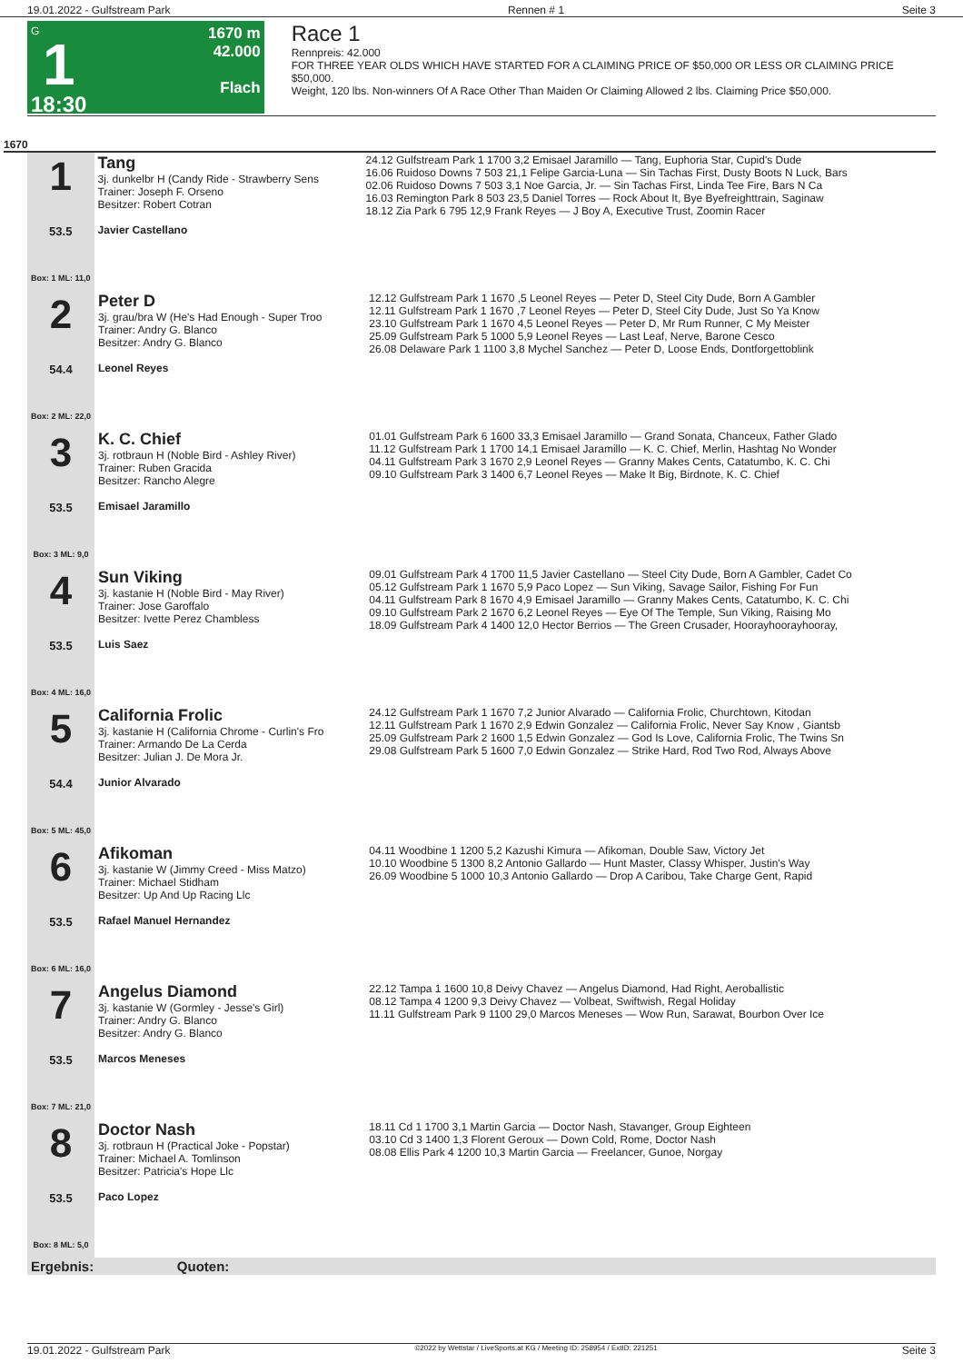19.01.2022 - Gulfstream Park Rennen # 1 Seite 3
G
1
18:30
1670 m
42.000
Flach
Race 1
Rennpreis: 42.000
FOR THREE YEAR OLDS WHICH HAVE STARTED FOR A CLAIMING PRICE OF $50,000 OR LESS OR CLAIMING PRICE $50,000.
Weight, 120 lbs. Non-winners Of A Race Other Than Maiden Or Claiming Allowed 2 lbs. Claiming Price $50,000.
1670
| 1 53.5 Box: 1 ML: 11,0 | Tang 3j. dunkelbr H (Candy Ride - Strawberry Sens Trainer: Joseph F. Orseno Besitzer: Robert Cotran Javier Castellano | 24.12 Gulfstream Park 1 1700 3,2 Emisael Jaramillo — Tang, Euphoria Star, Cupid's Dude 16.06 Ruidoso Downs 7 503 21,1 Felipe Garcia-Luna — Sin Tachas First, Dusty Boots N Luck, Bars 02.06 Ruidoso Downs 7 503 3,1 Noe Garcia, Jr. — Sin Tachas First, Linda Tee Fire, Bars N Ca 16.03 Remington Park 8 503 23,5 Daniel Torres — Rock About It, Bye Byefreighttrain, Saginaw 18.12 Zia Park 6 795 12,9 Frank Reyes — J Boy A, Executive Trust, Zoomin Racer |
| 2 54.4 Box: 2 ML: 22,0 | Peter D 3j. grau/bra W (He's Had Enough - Super Troo Trainer: Andry G. Blanco Besitzer: Andry G. Blanco Leonel Reyes | 12.12 Gulfstream Park 1 1670 ,5 Leonel Reyes — Peter D, Steel City Dude, Born A Gambler 12.11 Gulfstream Park 1 1670 ,7 Leonel Reyes — Peter D, Steel City Dude, Just So Ya Know 23.10 Gulfstream Park 1 1670 4,5 Leonel Reyes — Peter D, Mr Rum Runner, C My Meister 25.09 Gulfstream Park 5 1000 5,9 Leonel Reyes — Last Leaf, Nerve, Barone Cesco 26.08 Delaware Park 1 1100 3,8 Mychel Sanchez — Peter D, Loose Ends, Dontforgettoblink |
| 3 53.5 Box: 3 ML: 9,0 | K. C. Chief 3j. rotbraun H (Noble Bird - Ashley River) Trainer: Ruben Gracida Besitzer: Rancho Alegre Emisael Jaramillo | 01.01 Gulfstream Park 6 1600 33,3 Emisael Jaramillo — Grand Sonata, Chanceux, Father Glado 11.12 Gulfstream Park 1 1700 14,1 Emisael Jaramillo — K. C. Chief, Merlin, Hashtag No Wonder 04.11 Gulfstream Park 3 1670 2,9 Leonel Reyes — Granny Makes Cents, Catatumbo, K. C. Chi 09.10 Gulfstream Park 3 1400 6,7 Leonel Reyes — Make It Big, Birdnote, K. C. Chief |
| 4 53.5 Box: 4 ML: 16,0 | Sun Viking 3j. kastanie H (Noble Bird - May River) Trainer: Jose Garoffalo Besitzer: Ivette Perez Chambless Luis Saez | 09.01 Gulfstream Park 4 1700 11,5 Javier Castellano — Steel City Dude, Born A Gambler, Cadet Co 05.12 Gulfstream Park 1 1670 5,9 Paco Lopez — Sun Viking, Savage Sailor, Fishing For Fun 04.11 Gulfstream Park 8 1670 4,9 Emisael Jaramillo — Granny Makes Cents, Catatumbo, K. C. Chi 09.10 Gulfstream Park 2 1670 6,2 Leonel Reyes — Eye Of The Temple, Sun Viking, Raising Mo 18.09 Gulfstream Park 4 1400 12,0 Hector Berrios — The Green Crusader, Hoorayhoorayhooray, |
| 5 54.4 Box: 5 ML: 45,0 | California Frolic 3j. kastanie H (California Chrome - Curlin's Fro Trainer: Armando De La Cerda Besitzer: Julian J. De Mora Jr. Junior Alvarado | 24.12 Gulfstream Park 1 1670 7,2 Junior Alvarado — California Frolic, Churchtown, Kitodan 12.11 Gulfstream Park 1 1670 2,9 Edwin Gonzalez — California Frolic, Never Say Know , Giantsb 25.09 Gulfstream Park 2 1600 1,5 Edwin Gonzalez — God Is Love, California Frolic, The Twins Sn 29.08 Gulfstream Park 5 1600 7,0 Edwin Gonzalez — Strike Hard, Rod Two Rod, Always Above |
| 6 53.5 Box: 6 ML: 16,0 | Afikoman 3j. kastanie W (Jimmy Creed - Miss Matzo) Trainer: Michael Stidham Besitzer: Up And Up Racing Llc Rafael Manuel Hernandez | 04.11 Woodbine 1 1200 5,2 Kazushi Kimura — Afikoman, Double Saw, Victory Jet 10.10 Woodbine 5 1300 8,2 Antonio Gallardo — Hunt Master, Classy Whisper, Justin's Way 26.09 Woodbine 5 1000 10,3 Antonio Gallardo — Drop A Caribou, Take Charge Gent, Rapid |
| 7 53.5 Box: 7 ML: 21,0 | Angelus Diamond 3j. kastanie W (Gormley - Jesse's Girl) Trainer: Andry G. Blanco Besitzer: Andry G. Blanco Marcos Meneses | 22.12 Tampa 1 1600 10,8 Deivy Chavez — Angelus Diamond, Had Right, Aeroballistic 08.12 Tampa 4 1200 9,3 Deivy Chavez — Volbeat, Swiftwish, Regal Holiday 11.11 Gulfstream Park 9 1100 29,0 Marcos Meneses — Wow Run, Sarawat, Bourbon Over Ice |
| 8 53.5 Box: 8 ML: 5,0 | Doctor Nash 3j. rotbraun H (Practical Joke - Popstar) Trainer: Michael A. Tomlinson Besitzer: Patricia's Hope Llc Paco Lopez | 18.11 Cd 1 1700 3,1 Martin Garcia — Doctor Nash, Stavanger, Group Eighteen 03.10 Cd 3 1400 1,3 Florent Geroux — Down Cold, Rome, Doctor Nash 08.08 Ellis Park 4 1200 10,3 Martin Garcia — Freelancer, Gunoe, Norgay |
| Ergebnis: Quoten: | | |
19.01.2022 - Gulfstream Park ©2022 by Wettstar / LiveSports.at KG / Meeting ID: 258954 / ExtID: 221251 Seite 3